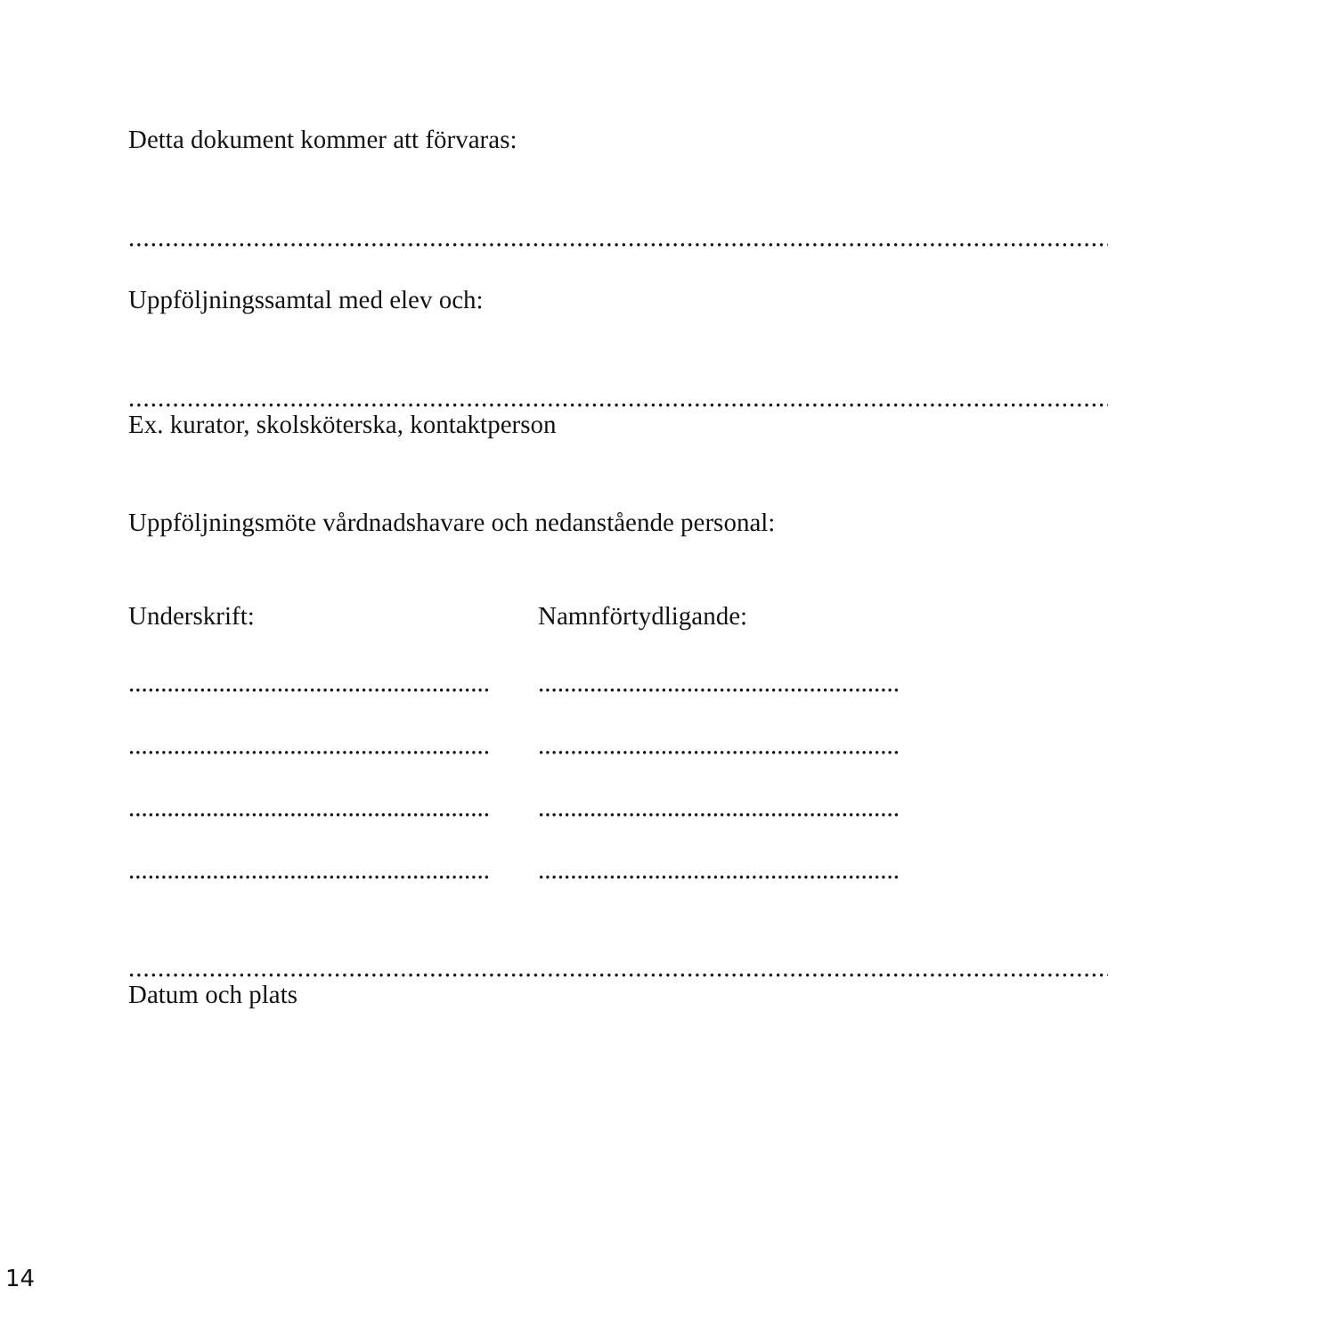Detta dokument kommer att förvaras:
..................................................................................................................................................................................................
Uppföljningssamtal med elev och:
..................................................................................................................................................................................................
Ex. kurator, skolsköterska, kontaktperson
Uppföljningsmöte vårdnadshavare och nedanstående personal:
Underskrift: Namnförtydligande:
........................................................................ ........................................................................
........................................................................ ........................................................................
........................................................................ ........................................................................
........................................................................ ........................................................................
..................................................................................................................................................................................................
Datum och plats
14